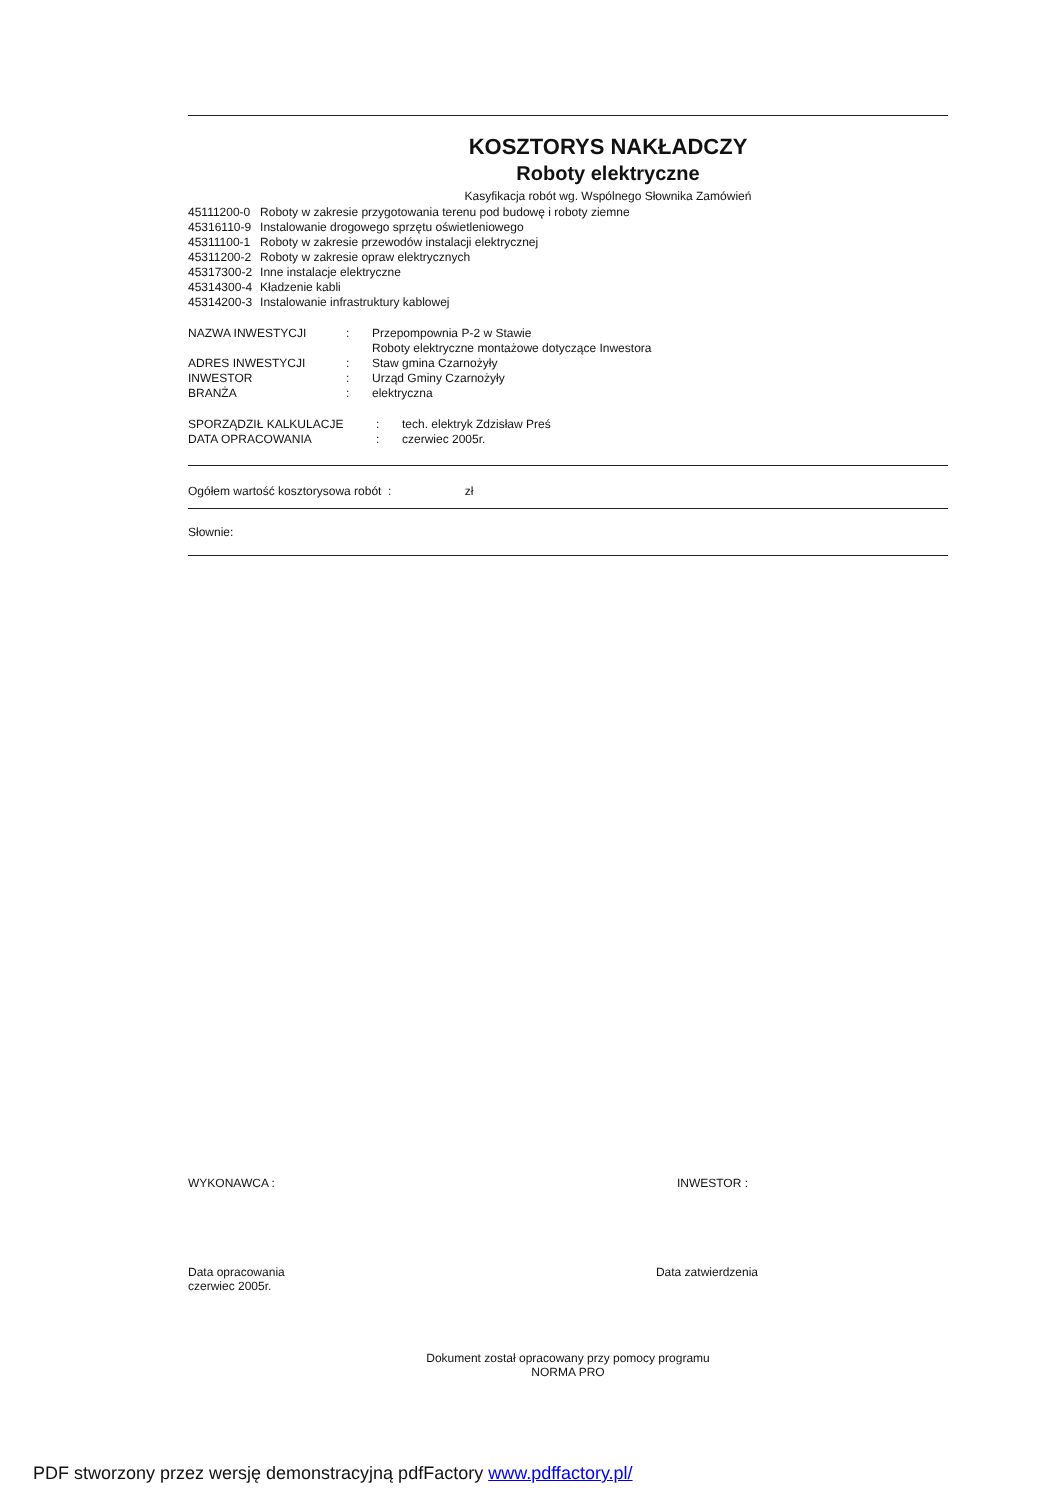KOSZTORYS NAKŁADCZY
Roboty elektryczne
Kasyfikacja robót wg. Wspólnego Słownika Zamówień
| 45111200-0 | Roboty w zakresie przygotowania terenu pod budowę i roboty ziemne |
| 45316110-9 | Instalowanie drogowego sprzętu oświetleniowego |
| 45311100-1 | Roboty w zakresie przewodów instalacji elektrycznej |
| 45311200-2 | Roboty w zakresie opraw elektrycznych |
| 45317300-2 | Inne instalacje elektryczne |
| 45314300-4 | Kładzenie kabli |
| 45314200-3 | Instalowanie infrastruktury kablowej |
| NAZWA INWESTYCJI | : | Przepompownia P-2 w Stawie Roboty elektryczne montażowe dotyczące Inwestora |
| ADRES INWESTYCJI | : | Staw gmina Czarnożyły |
| INWESTOR | : | Urząd Gminy Czarnożyły |
| BRANŻA | : | elektryczna |
| SPORZĄDZIŁ KALKULACJE | : | tech. elektryk Zdzisław Preś |
| DATA OPRACOWANIA | : | czerwiec 2005r. |
Ogółem wartość kosztorysowa robót : zł
Słownie:
WYKONAWCA : INWESTOR :
Data opracowania
czerwiec 2005r. Data zatwierdzenia
Dokument został opracowany przy pomocy programu
NORMA PRO
PDF stworzony przez wersję demonstracyjną pdfFactory www.pdffactory.pl/